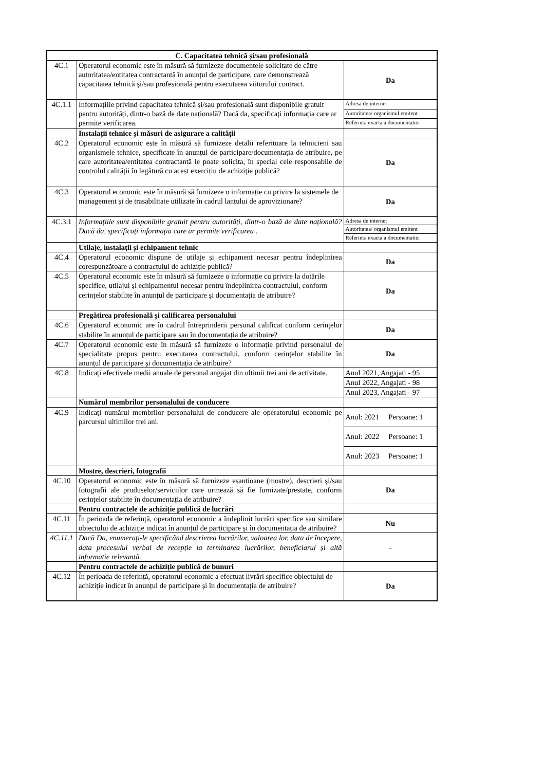| C. Capacitatea tehnică și/sau profesională | | |
| --- | --- | --- |
| 4C.1 | Operatorul economic este în măsură să furnizeze documentele solicitate de către autoritatea/entitatea contractantă în anunțul de participare, care demonstrează capacitatea tehnică și/sau profesională pentru executarea viitorului contract. | Da |
| 4C.1.1 | Informațiile privind capacitatea tehnică și/sau profesională sunt disponibile gratuit pentru autorități, dintr-o bază de date națională? Dacă da, specificați informația care ar permite verificarea. | Adresa de internet |
| | | Autoritatea/ organismul emitent |
| | | Referinta exacta a documentatiei |
| | Instalații tehnice și măsuri de asigurare a calității | |
| 4C.2 | Operatorul economic este în măsură să furnizeze detalii referitoare la tehnicieni sau organismele tehnice, specificate în anunțul de participare/documentația de atribuire, pe care autoritatea/entitatea contractantă le poate solicita, în special cele responsabile de controlul calității în legătură cu acest exercițiu de achiziție publică? | Da |
| 4C.3 | Operatorul economic este în măsură să furnizeze o informație cu privire la sistemele de management și de trasabilitate utilizate în cadrul lanțului de aprovizionare? | Da |
| 4C.3.1 | Informațiile sunt disponibile gratuit pentru autorități, dintr-o bază de date națională? Dacă da, specificați informația care ar permite verificarea . | Adresa de internet |
| | | Autoritatea/ organismul emitent |
| | | Referinta exacta a documentatiei |
| | Utilaje, instalații și echipament tehnic | |
| 4C.4 | Operatorul economic dispune de utilaje și echipament necesar pentru îndeplinirea corespunzătoare a contractului de achiziție publică? | Da |
| 4C.5 | Operatorul economic este în măsură să furnizeze o informație cu privire la dotările specifice, utilajul și echipamentul necesar pentru îndeplinirea contractului, conform cerințelor stabilite în anunțul de participare și documentația de atribuire? | Da |
| | Pregătirea profesională și calificarea personalului | |
| 4C.6 | Operatorul economic are în cadrul întreprinderii personal calificat conform cerințelor stabilite în anunțul de participare sau în documentația de atribuire? | Da |
| 4C.7 | Operatorul economic este în măsură să furnizeze o informație privind personalul de specialitate propus pentru executarea contractului, conform cerințelor stabilite în anunțul de participare și documentația de atribuire? | Da |
| 4C.8 | Indicați efectivele medii anuale de personal angajat din ultimii trei ani de activitate. | Anul 2021, Angajati - 95 |
| | | Anul 2022, Angajati - 98 |
| | | Anul 2023, Angajati - 97 |
| | Numărul membrilor personalului de conducere | |
| 4C.9 | Indicați numărul membrilor personalului de conducere ale operatorului economic pe parcursul ultimilor trei ani. | Anul: 2021 Persoane: 1 |
| | | Anul: 2022 Persoane: 1 |
| | | Anul: 2023 Persoane: 1 |
| | Mostre, descrieri, fotografii | |
| 4C.10 | Operatorul economic este în măsură să furnizeze eșantioane (mostre), descrieri și/sau fotografii ale produselor/serviciilor care urmează să fie furnizate/prestate, conform cerințelor stabilite în documentația de atribuire? | Da |
| | Pentru contractele de achiziție publică de lucrări | |
| 4C.11 | În perioada de referință, operatorul economic a îndeplinit lucrări specifice sau similare obiectului de achiziție indicat în anunțul de participare și în documentația de atribuire? | Nu |
| 4C.11.1 | Dacă Da, enumerați-le specificând descrierea lucrărilor, valoarea lor, data de începere, data procesului verbal de recepție la terminarea lucrărilor, beneficiarul și altă informație relevantă. | - |
| | Pentru contractele de achiziție publică de bunuri | |
| 4C.12 | În perioada de referință, operatorul economic a efectuat livrări specifice obiectului de achiziție indicat în anunțul de participare și în documentația de atribuire? | Da |